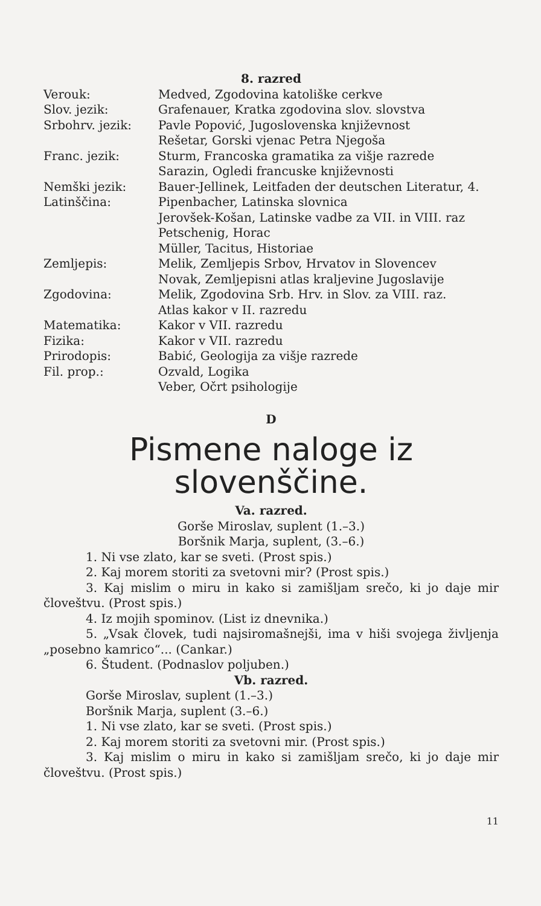8. razred
| Verouk: | Medved, Zgodovina katoliške cerkve |
| Slov. jezik: | Grafenauer, Kratka zgodovina slov. slovstva |
| Srbohrv. jezik: | Pavle Popović, Jugoslovenska književnost |
| | Rešetar, Gorski vjenac Petra Njegoša |
| Franc. jezik: | Sturm, Francoska gramatika za višje razrede |
| | Sarazin, Ogledi francuske književnosti |
| Nemški jezik: | Bauer-Jellinek, Leitfaden der deutschen Literatur, 4. |
| Latinščina: | Pipenbacher, Latinska slovnica |
| | Jerovšek-Košan, Latinske vadbe za VII. in VIII. raz |
| | Petschenig, Horac |
| | Müller, Tacitus, Historiae |
| Zemljepis: | Melik, Zemljepis Srbov, Hrvatov in Slovencev |
| | Novak, Zemljepisni atlas kraljevine Jugoslavije |
| Zgodovina: | Melik, Zgodovina Srb. Hrv. in Slov. za VIII. raz. |
| | Atlas kakor v II. razredu |
| Matematika: | Kakor v VII. razredu |
| Fizika: | Kakor v VII. razredu |
| Prirodopis: | Babić, Geologija za višje razrede |
| Fil. prop.: | Ozvald, Logika |
| | Veber, Očrt psihologije |
D
Pismene naloge iz
slovenščine.
Va. razred.
Gorše Miroslav, suplent (1.–3.)
Boršnik Marja, suplent, (3.–6.)
1. Ni vse zlato, kar se sveti. (Prost spis.)
2. Kaj morem storiti za svetovni mir? (Prost spis.)
3. Kaj mislim o miru in kako si zamišljam srečo, ki jo daje mir človeštvu. (Prost spis.)
4. Iz mojih spominov. (List iz dnevnika.)
5. „Vsak človek, tudi najsiromašnejši, ima v hiši svojega življenja „posebno kamrico“... (Cankar.)
6. Študent. (Podnaslov poljuben.)
Vb. razred.
Gorše Miroslav, suplent (1.–3.)
Boršnik Marja, suplent (3.–6.)
1. Ni vse zlato, kar se sveti. (Prost spis.)
2. Kaj morem storiti za svetovni mir. (Prost spis.)
3. Kaj mislim o miru in kako si zamišljam srečo, ki jo daje mir človeštvu. (Prost spis.)
11